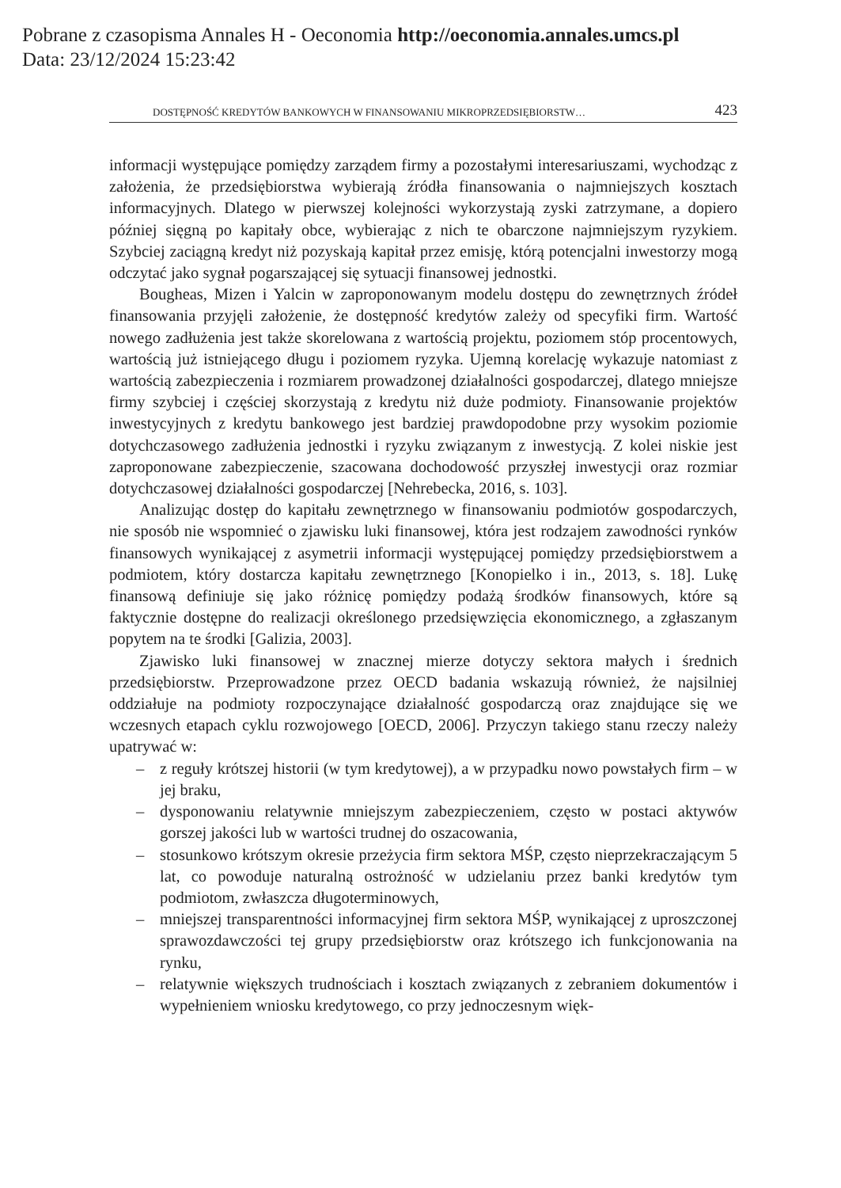Pobrane z czasopisma Annales H - Oeconomia http://oeconomia.annales.umcs.pl
Data: 23/12/2024 15:23:42
DOSTĘPNOŚĆ KREDYTÓW BANKOWYCH W FINANSOWANIU MIKROPRZEDSIĘBIORSTW… 423
informacji występujące pomiędzy zarządem firmy a pozostałymi interesariuszami, wychodząc z założenia, że przedsiębiorstwa wybierają źródła finansowania o najmniejszych kosztach informacyjnych. Dlatego w pierwszej kolejności wykorzystają zyski zatrzymane, a dopiero później sięgną po kapitały obce, wybierając z nich te obarczone najmniejszym ryzykiem. Szybciej zaciągną kredyt niż pozyskają kapitał przez emisję, którą potencjalni inwestorzy mogą odczytać jako sygnał pogarszającej się sytuacji finansowej jednostki.
Bougheas, Mizen i Yalcin w zaproponowanym modelu dostępu do zewnętrznych źródeł finansowania przyjęli założenie, że dostępność kredytów zależy od specyfiki firm. Wartość nowego zadłużenia jest także skorelowana z wartością projektu, poziomem stóp procentowych, wartością już istniejącego długu i poziomem ryzyka. Ujemną korelację wykazuje natomiast z wartością zabezpieczenia i rozmiarem prowadzonej działalności gospodarczej, dlatego mniejsze firmy szybciej i częściej skorzystają z kredytu niż duże podmioty. Finansowanie projektów inwestycyjnych z kredytu bankowego jest bardziej prawdopodobne przy wysokim poziomie dotychczasowego zadłużenia jednostki i ryzyku związanym z inwestycją. Z kolei niskie jest zaproponowane zabezpieczenie, szacowana dochodowość przyszłej inwestycji oraz rozmiar dotychczasowej działalności gospodarczej [Nehrebecka, 2016, s. 103].
Analizując dostęp do kapitału zewnętrznego w finansowaniu podmiotów gospodarczych, nie sposób nie wspomnieć o zjawisku luki finansowej, która jest rodzajem zawodności rynków finansowych wynikającej z asymetrii informacji występującej pomiędzy przedsiębiorstwem a podmiotem, który dostarcza kapitału zewnętrznego [Konopielko i in., 2013, s. 18]. Lukę finansową definiuje się jako różnicę pomiędzy podażą środków finansowych, które są faktycznie dostępne do realizacji określonego przedsięwzięcia ekonomicznego, a zgłaszanym popytem na te środki [Galizia, 2003].
Zjawisko luki finansowej w znacznej mierze dotyczy sektora małych i średnich przedsiębiorstw. Przeprowadzone przez OECD badania wskazują również, że najsilniej oddziałuje na podmioty rozpoczynające działalność gospodarczą oraz znajdujące się we wczesnych etapach cyklu rozwojowego [OECD, 2006]. Przyczyn takiego stanu rzeczy należy upatrywać w:
– z reguły krótszej historii (w tym kredytowej), a w przypadku nowo powstałych firm – w jej braku,
– dysponowaniu relatywnie mniejszym zabezpieczeniem, często w postaci aktywów gorszej jakości lub w wartości trudnej do oszacowania,
– stosunkowo krótszym okresie przeżycia firm sektora MŚP, często nieprzekraczającym 5 lat, co powoduje naturalną ostrożność w udzielaniu przez banki kredytów tym podmiotom, zwłaszcza długoterminowych,
– mniejszej transparentności informacyjnej firm sektora MŚP, wynikającej z uproszczonej sprawozdawczości tej grupy przedsiębiorstw oraz krótszego ich funkcjonowania na rynku,
– relatywnie większych trudnościach i kosztach związanych z zebraniem dokumentów i wypełnieniem wniosku kredytowego, co przy jednoczesnym więk-